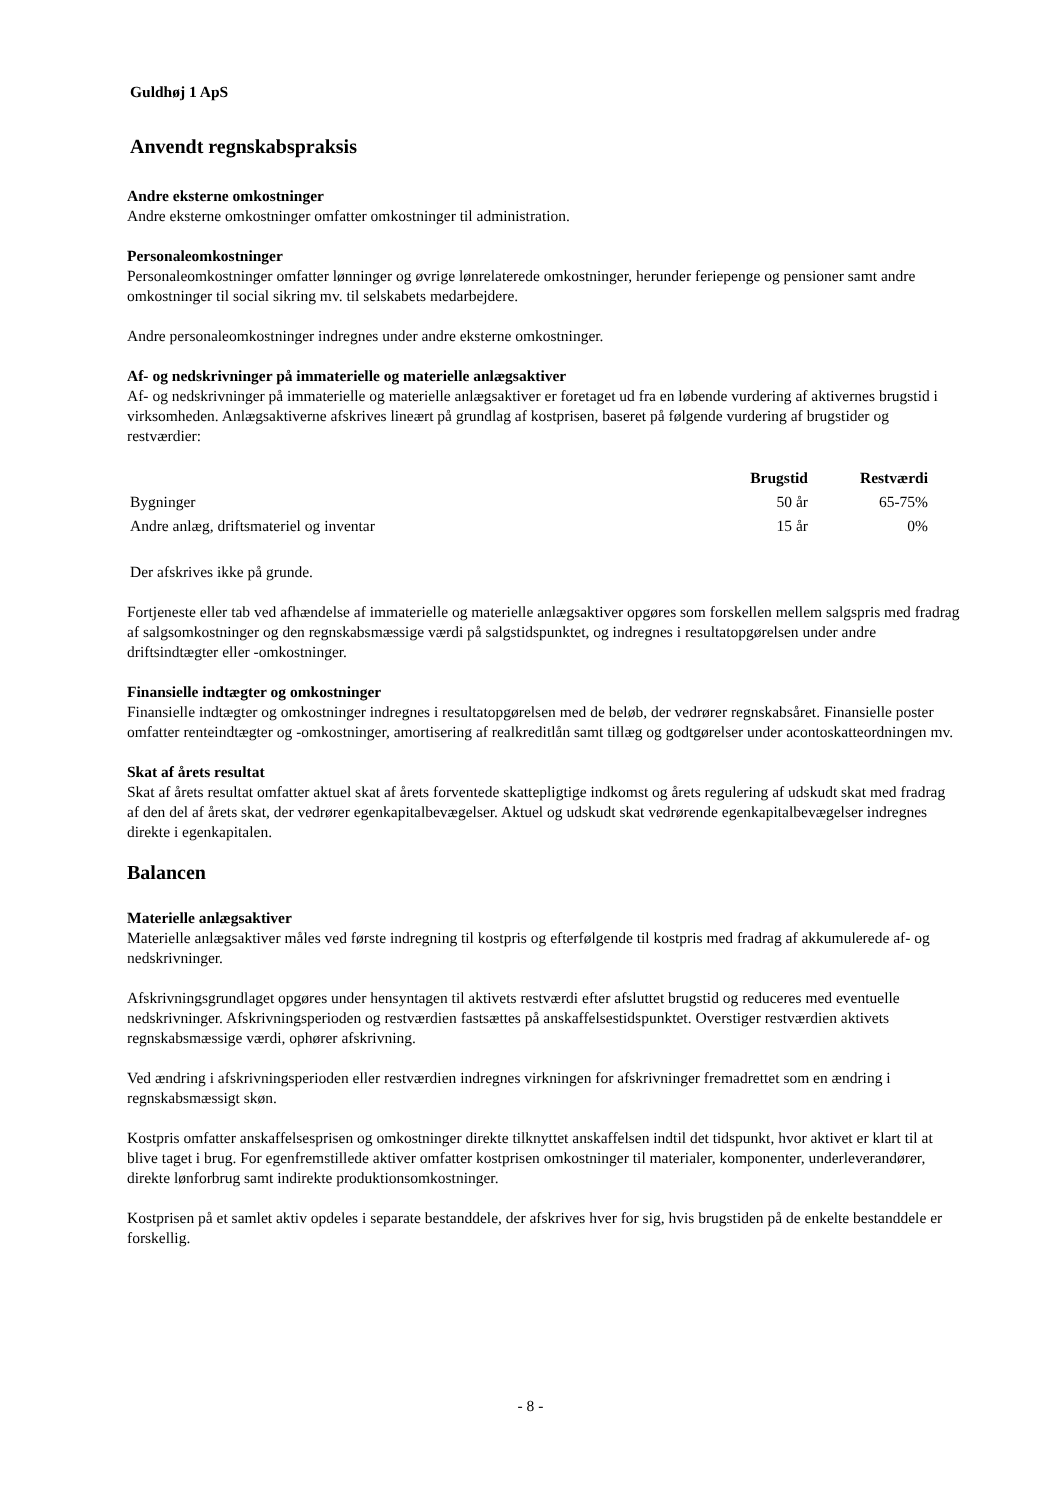Guldhøj 1 ApS
Anvendt regnskabspraksis
Andre eksterne omkostninger
Andre eksterne omkostninger omfatter omkostninger til administration.
Personaleomkostninger
Personaleomkostninger omfatter lønninger og øvrige lønrelaterede omkostninger, herunder feriepenge og pensioner samt andre omkostninger til social sikring mv. til selskabets medarbejdere.
Andre personaleomkostninger indregnes under andre eksterne omkostninger.
Af- og nedskrivninger på immaterielle og materielle anlægsaktiver
Af- og nedskrivninger på immaterielle og materielle anlægsaktiver er foretaget ud fra en løbende vurdering af aktivernes brugstid i virksomheden. Anlægsaktiverne afskrives lineært på grundlag af kostprisen, baseret på følgende vurdering af brugstider og restværdier:
| | Brugstid | Restværdi |
| --- | --- | --- |
| Bygninger | 50 år | 65-75% |
| Andre anlæg, driftsmateriel og inventar | 15 år | 0% |
Der afskrives ikke på grunde.
Fortjeneste eller tab ved afhændelse af immaterielle og materielle anlægsaktiver opgøres som forskellen mellem salgspris med fradrag af salgsomkostninger og den regnskabsmæssige værdi på salgstidspunktet, og indregnes i resultatopgørelsen under andre driftsindtægter eller -omkostninger.
Finansielle indtægter og omkostninger
Finansielle indtægter og omkostninger indregnes i resultatopgørelsen med de beløb, der vedrører regnskabsåret. Finansielle poster omfatter renteindtægter og -omkostninger, amortisering af realkreditlån samt tillæg og godtgørelser under acontoskatteordningen mv.
Skat af årets resultat
Skat af årets resultat omfatter aktuel skat af årets forventede skattepligtige indkomst og årets regulering af udskudt skat med fradrag af den del af årets skat, der vedrører egenkapitalbevægelser. Aktuel og udskudt skat vedrørende egenkapitalbevægelser indregnes direkte i egenkapitalen.
Balancen
Materielle anlægsaktiver
Materielle anlægsaktiver måles ved første indregning til kostpris og efterfølgende til kostpris med fradrag af akkumulerede af- og nedskrivninger.
Afskrivningsgrundlaget opgøres under hensyntagen til aktivets restværdi efter afsluttet brugstid og reduceres med eventuelle nedskrivninger. Afskrivningsperioden og restværdien fastsættes på anskaffelsestidspunktet. Overstiger restværdien aktivets regnskabsmæssige værdi, ophører afskrivning.
Ved ændring i afskrivningsperioden eller restværdien indregnes virkningen for afskrivninger fremadrettet som en ændring i regnskabsmæssigt skøn.
Kostpris omfatter anskaffelsesprisen og omkostninger direkte tilknyttet anskaffelsen indtil det tidspunkt, hvor aktivet er klart til at blive taget i brug. For egenfremstillede aktiver omfatter kostprisen omkostninger til materialer, komponenter, underleverandører, direkte lønforbrug samt indirekte produktionsomkostninger.
Kostprisen på et samlet aktiv opdeles i separate bestanddele, der afskrives hver for sig, hvis brugstiden på de enkelte bestanddele er forskellig.
- 8 -